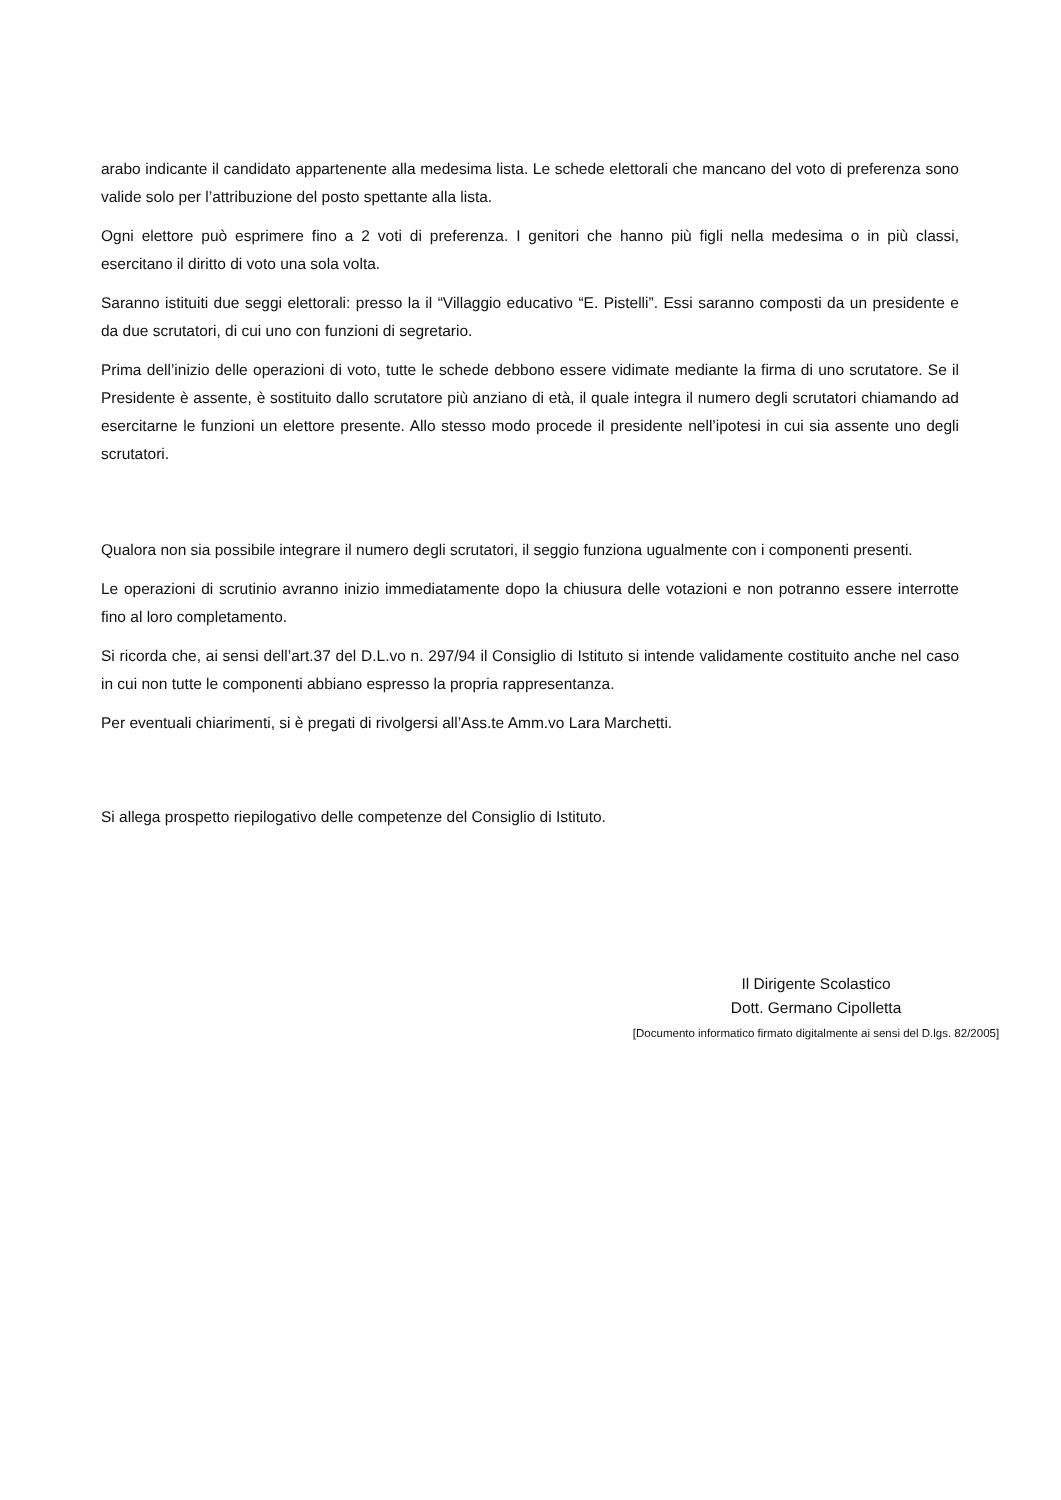arabo indicante il candidato appartenente alla medesima lista. Le schede elettorali che mancano del voto di preferenza sono valide solo per l’attribuzione del posto spettante alla lista.
Ogni elettore può esprimere fino a 2 voti di preferenza. I genitori che hanno più figli nella medesima o in più classi, esercitano il diritto di voto una sola volta.
Saranno istituiti due seggi elettorali: presso la il “Villaggio educativo “E. Pistelli”. Essi saranno composti da un presidente e da due scrutatori, di cui uno con funzioni di segretario.
Prima dell’inizio delle operazioni di voto, tutte le schede debbono essere vidimate mediante la firma di uno scrutatore. Se il Presidente è assente, è sostituito dallo scrutatore più anziano di età, il quale integra il numero degli scrutatori chiamando ad esercitarne le funzioni un elettore presente. Allo stesso modo procede il presidente nell’ipotesi in cui sia assente uno degli scrutatori.
Qualora non sia possibile integrare il numero degli scrutatori, il seggio funziona ugualmente con i componenti presenti.
Le operazioni di scrutinio avranno inizio immediatamente dopo la chiusura delle votazioni e non potranno essere interrotte fino al loro completamento.
Si ricorda che, ai sensi dell’art.37 del D.L.vo n. 297/94 il Consiglio di Istituto si intende validamente costituito anche nel caso in cui non tutte le componenti abbiano espresso la propria rappresentanza.
Per eventuali chiarimenti, si è pregati di rivolgersi all’Ass.te Amm.vo Lara Marchetti.
Si allega prospetto riepilogativo delle competenze del Consiglio di Istituto.
Il Dirigente Scolastico
Dott. Germano Cipolletta
[Documento informatico firmato digitalmente ai sensi del D.lgs. 82/2005]